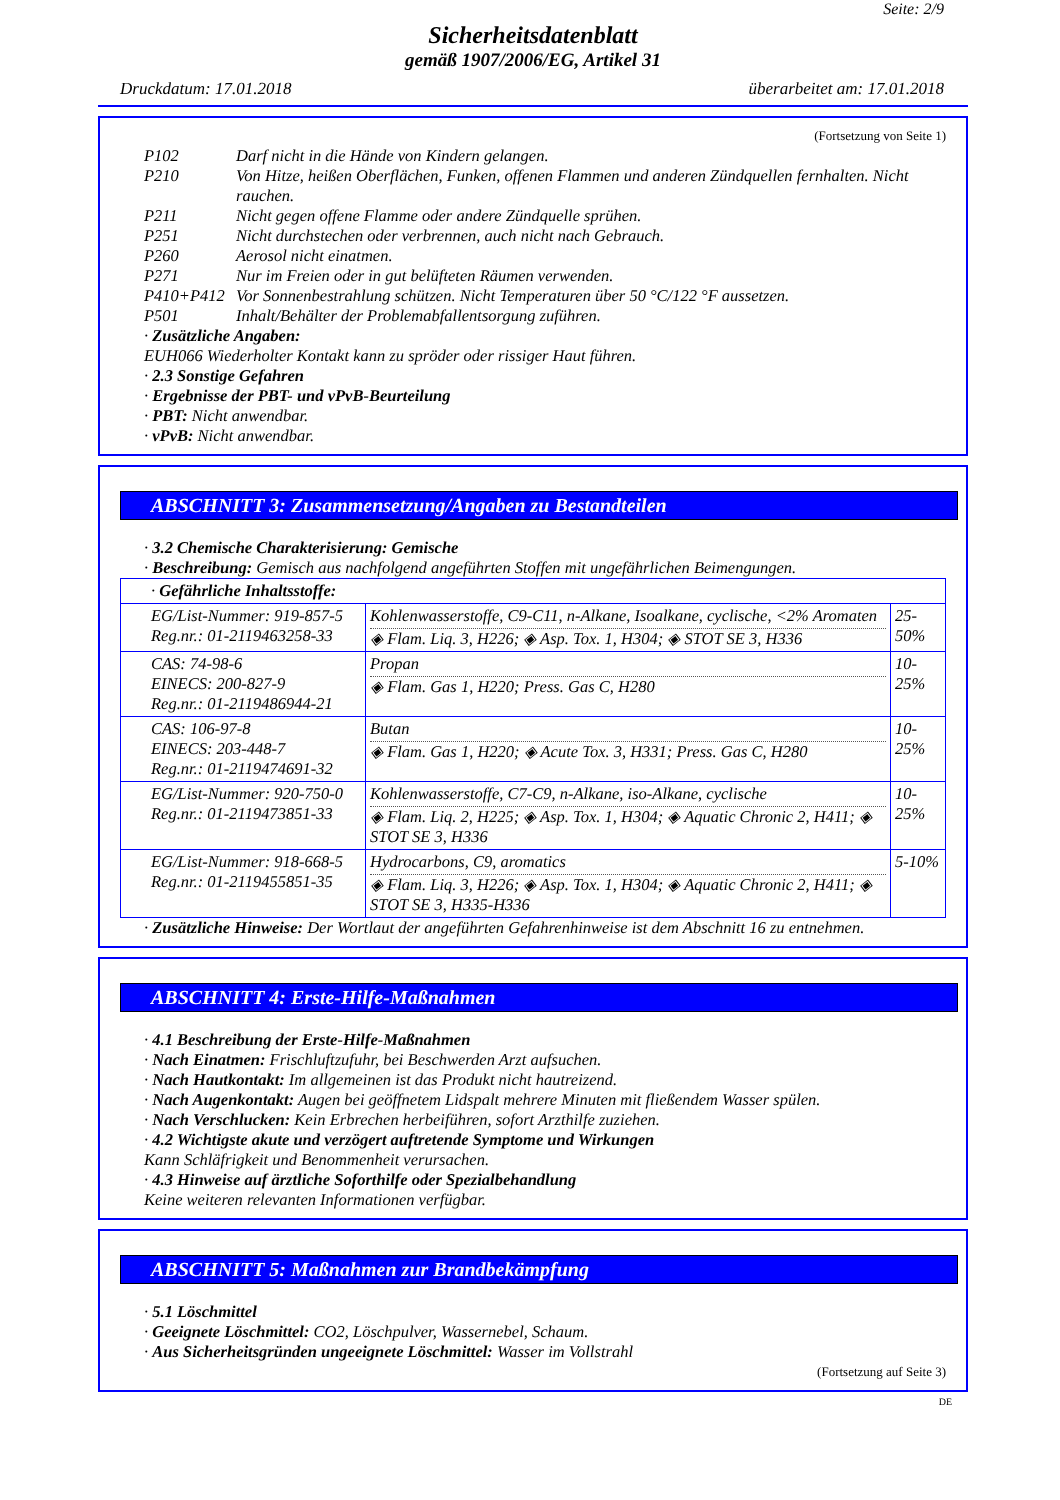Seite: 2/9
Sicherheitsdatenblatt
gemäß 1907/2006/EG, Artikel 31
Druckdatum: 17.01.2018 überarbeitet am: 17.01.2018
(Fortsetzung von Seite 1)
P102 Darf nicht in die Hände von Kindern gelangen.
P210 Von Hitze, heißen Oberflächen, Funken, offenen Flammen und anderen Zündquellen fernhalten. Nicht rauchen.
P211 Nicht gegen offene Flamme oder andere Zündquelle sprühen.
P251 Nicht durchstechen oder verbrennen, auch nicht nach Gebrauch.
P260 Aerosol nicht einatmen.
P271 Nur im Freien oder in gut belüfteten Räumen verwenden.
P410+P412 Vor Sonnenbestrahlung schützen. Nicht Temperaturen über 50 °C/122 °F aussetzen.
P501 Inhalt/Behälter der Problemabfallentsorgung zuführen.
· Zusätzliche Angaben:
EUH066 Wiederholter Kontakt kann zu spröder oder rissiger Haut führen.
· 2.3 Sonstige Gefahren
· Ergebnisse der PBT- und vPvB-Beurteilung
· PBT: Nicht anwendbar.
· vPvB: Nicht anwendbar.
ABSCHNITT 3: Zusammensetzung/Angaben zu Bestandteilen
· 3.2 Chemische Charakterisierung: Gemische
· Beschreibung: Gemisch aus nachfolgend angeführten Stoffen mit ungefährlichen Beimengungen.
| · Gefährliche Inhaltsstoffe: | | |
| EG/List-Nummer: 919-857-5 Reg.nr.: 01-2119463258-33 | Kohlenwasserstoffe, C9-C11, n-Alkane, Isoalkane, cyclische, <2% Aromaten ◈ Flam. Liq. 3, H226; ◈ Asp. Tox. 1, H304; ◈ STOT SE 3, H336 | 25-50% |
| CAS: 74-98-6 EINECS: 200-827-9 Reg.nr.: 01-2119486944-21 | Propan ◈ Flam. Gas 1, H220; Press. Gas C, H280 | 10-25% |
| CAS: 106-97-8 EINECS: 203-448-7 Reg.nr.: 01-2119474691-32 | Butan ◈ Flam. Gas 1, H220; ◈ Acute Tox. 3, H331; Press. Gas C, H280 | 10-25% |
| EG/List-Nummer: 920-750-0 Reg.nr.: 01-2119473851-33 | Kohlenwasserstoffe, C7-C9, n-Alkane, iso-Alkane, cyclische ◈ Flam. Liq. 2, H225; ◈ Asp. Tox. 1, H304; ◈ Aquatic Chronic 2, H411; ◈ STOT SE 3, H336 | 10-25% |
| EG/List-Nummer: 918-668-5 Reg.nr.: 01-2119455851-35 | Hydrocarbons, C9, aromatics ◈ Flam. Liq. 3, H226; ◈ Asp. Tox. 1, H304; ◈ Aquatic Chronic 2, H411; ◈ STOT SE 3, H335-H336 | 5-10% |
· Zusätzliche Hinweise: Der Wortlaut der angeführten Gefahrenhinweise ist dem Abschnitt 16 zu entnehmen.
ABSCHNITT 4: Erste-Hilfe-Maßnahmen
· 4.1 Beschreibung der Erste-Hilfe-Maßnahmen
· Nach Einatmen: Frischluftzufuhr, bei Beschwerden Arzt aufsuchen.
· Nach Hautkontakt: Im allgemeinen ist das Produkt nicht hautreizend.
· Nach Augenkontakt: Augen bei geöffnetem Lidspalt mehrere Minuten mit fließendem Wasser spülen.
· Nach Verschlucken: Kein Erbrechen herbeiführen, sofort Arzthilfe zuziehen.
· 4.2 Wichtigste akute und verzögert auftretende Symptome und Wirkungen
Kann Schläfrigkeit und Benommenheit verursachen.
· 4.3 Hinweise auf ärztliche Soforthilfe oder Spezialbehandlung
Keine weiteren relevanten Informationen verfügbar.
ABSCHNITT 5: Maßnahmen zur Brandbekämpfung
· 5.1 Löschmittel
· Geeignete Löschmittel: CO2, Löschpulver, Wassernebel, Schaum.
· Aus Sicherheitsgründen ungeeignete Löschmittel: Wasser im Vollstrahl
(Fortsetzung auf Seite 3)
DE